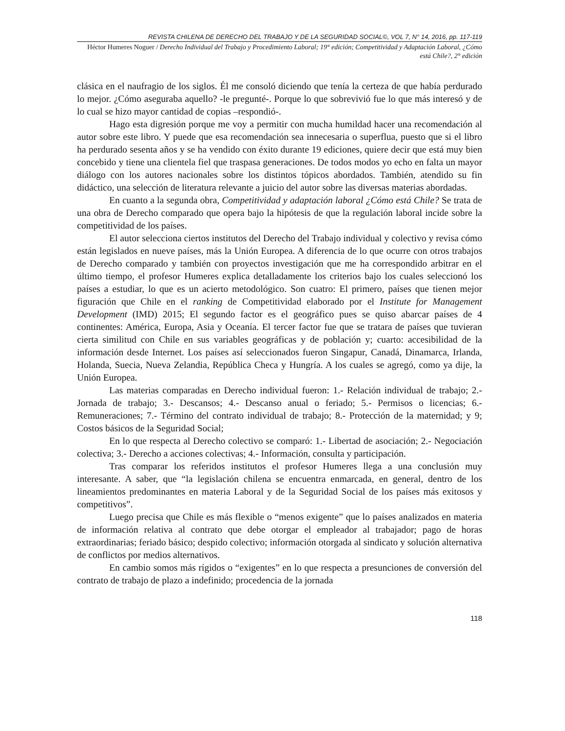REVISTA CHILENA DE DERECHO DEL TRABAJO Y DE LA SEGURIDAD SOCIAL©, VOL 7, N° 14, 2016, pp. 117-119
Héctor Humeres Noguer / Derecho Individual del Trabajo y Procedimiento Laboral; 19° edición; Competitividad y Adaptación Laboral, ¿Cómo está Chile?, 2° edición
clásica en el naufragio de los siglos. Él me consoló diciendo que tenía la certeza de que había perdurado lo mejor. ¿Cómo aseguraba aquello? -le pregunté-. Porque lo que sobrevivió fue lo que más interesó y de lo cual se hizo mayor cantidad de copias –respondió-.
Hago esta digresión porque me voy a permitir con mucha humildad hacer una recomendación al autor sobre este libro. Y puede que esa recomendación sea innecesaria o superflua, puesto que si el libro ha perdurado sesenta años y se ha vendido con éxito durante 19 ediciones, quiere decir que está muy bien concebido y tiene una clientela fiel que traspasa generaciones. De todos modos yo echo en falta un mayor diálogo con los autores nacionales sobre los distintos tópicos abordados. También, atendido su fin didáctico, una selección de literatura relevante a juicio del autor sobre las diversas materias abordadas.
En cuanto a la segunda obra, Competitividad y adaptación laboral ¿Cómo está Chile? Se trata de una obra de Derecho comparado que opera bajo la hipótesis de que la regulación laboral incide sobre la competitividad de los países.
El autor selecciona ciertos institutos del Derecho del Trabajo individual y colectivo y revisa cómo están legislados en nueve países, más la Unión Europea. A diferencia de lo que ocurre con otros trabajos de Derecho comparado y también con proyectos investigación que me ha correspondido arbitrar en el último tiempo, el profesor Humeres explica detalladamente los criterios bajo los cuales seleccionó los países a estudiar, lo que es un acierto metodológico. Son cuatro: El primero, países que tienen mejor figuración que Chile en el ranking de Competitividad elaborado por el Institute for Management Development (IMD) 2015; El segundo factor es el geográfico pues se quiso abarcar países de 4 continentes: América, Europa, Asia y Oceanía. El tercer factor fue que se tratara de países que tuvieran cierta similitud con Chile en sus variables geográficas y de población y; cuarto: accesibilidad de la información desde Internet. Los países así seleccionados fueron Singapur, Canadá, Dinamarca, Irlanda, Holanda, Suecia, Nueva Zelandia, República Checa y Hungría. A los cuales se agregó, como ya dije, la Unión Europea.
Las materias comparadas en Derecho individual fueron: 1.- Relación individual de trabajo; 2.- Jornada de trabajo; 3.- Descansos; 4.- Descanso anual o feriado; 5.- Permisos o licencias; 6.- Remuneraciones; 7.- Término del contrato individual de trabajo; 8.- Protección de la maternidad; y 9; Costos básicos de la Seguridad Social;
En lo que respecta al Derecho colectivo se comparó: 1.- Libertad de asociación; 2.- Negociación colectiva; 3.- Derecho a acciones colectivas; 4.- Información, consulta y participación.
Tras comparar los referidos institutos el profesor Humeres llega a una conclusión muy interesante. A saber, que “la legislación chilena se encuentra enmarcada, en general, dentro de los lineamientos predominantes en materia Laboral y de la Seguridad Social de los países más exitosos y competitivos”.
Luego precisa que Chile es más flexible o “menos exigente” que lo países analizados en materia de información relativa al contrato que debe otorgar el empleador al trabajador; pago de horas extraordinarias; feriado básico; despido colectivo; información otorgada al sindicato y solución alternativa de conflictos por medios alternativos.
En cambio somos más rígidos o “exigentes” en lo que respecta a presunciones de conversión del contrato de trabajo de plazo a indefinido; procedencia de la jornada
118